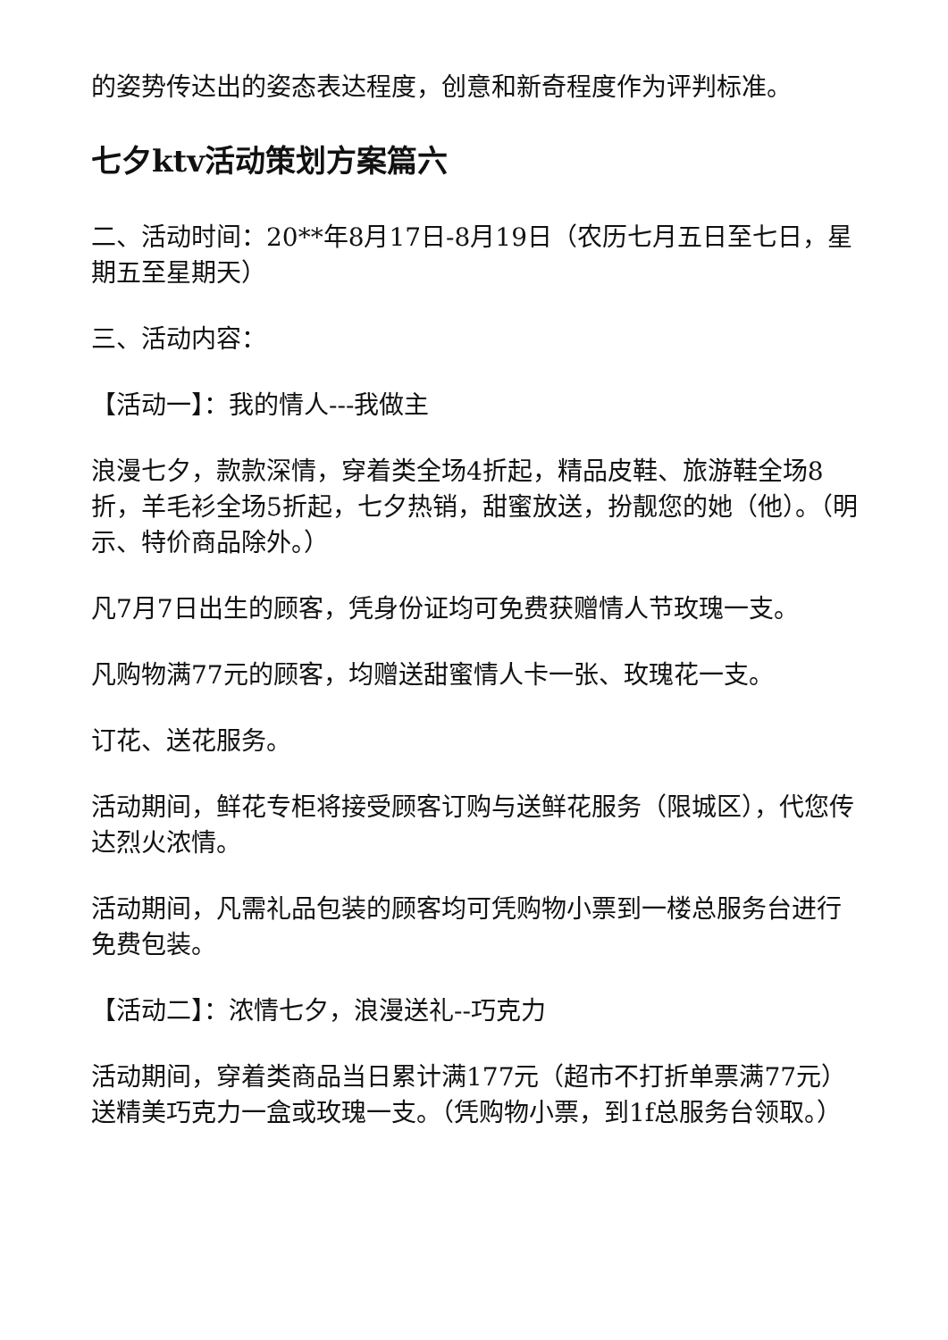的姿势传达出的姿态表达程度，创意和新奇程度作为评判标准。
七夕ktv活动策划方案篇六
二、活动时间：20**年8月17日-8月19日（农历七月五日至七日，星期五至星期天）
三、活动内容：
【活动一】：我的情人---我做主
浪漫七夕，款款深情，穿着类全场4折起，精品皮鞋、旅游鞋全场8折，羊毛衫全场5折起，七夕热销，甜蜜放送，扮靓您的她（他）。（明示、特价商品除外。）
凡7月7日出生的顾客，凭身份证均可免费获赠情人节玫瑰一支。
凡购物满77元的顾客，均赠送甜蜜情人卡一张、玫瑰花一支。
订花、送花服务。
活动期间，鲜花专柜将接受顾客订购与送鲜花服务（限城区），代您传达烈火浓情。
活动期间，凡需礼品包装的顾客均可凭购物小票到一楼总服务台进行免费包装。
【活动二】：浓情七夕，浪漫送礼--巧克力
活动期间，穿着类商品当日累计满177元（超市不打折单票满77元）送精美巧克力一盒或玫瑰一支。（凭购物小票，到1f总服务台领取。）